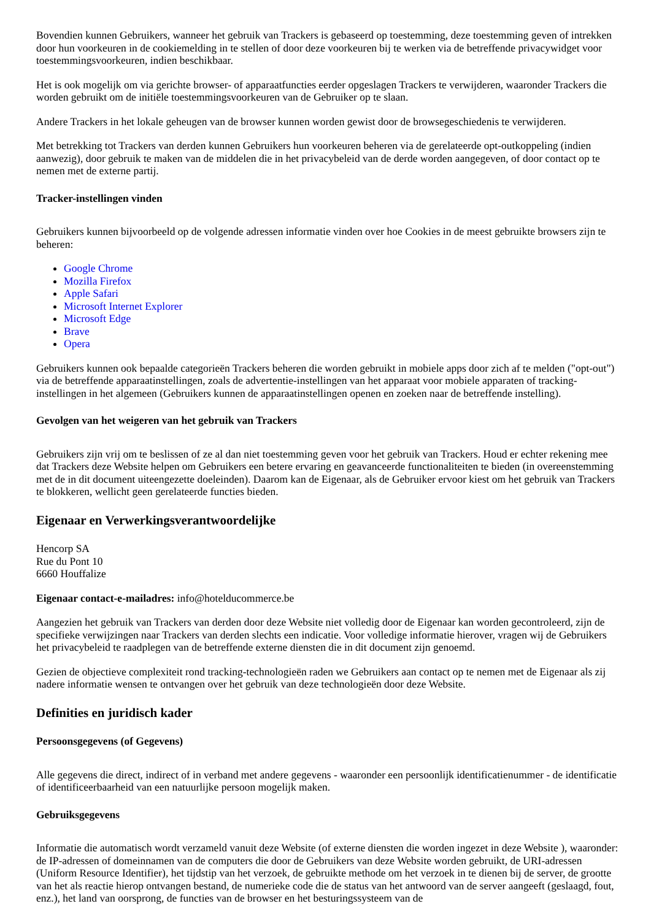Bovendien kunnen Gebruikers, wanneer het gebruik van Trackers is gebaseerd op toestemming, deze toestemming geven of intrekken door hun voorkeuren in de cookiemelding in te stellen of door deze voorkeuren bij te werken via de betreffende privacywidget voor toestemmingsvoorkeuren, indien beschikbaar.
Het is ook mogelijk om via gerichte browser- of apparaatfuncties eerder opgeslagen Trackers te verwijderen, waaronder Trackers die worden gebruikt om de initiële toestemmingsvoorkeuren van de Gebruiker op te slaan.
Andere Trackers in het lokale geheugen van de browser kunnen worden gewist door de browsegeschiedenis te verwijderen.
Met betrekking tot Trackers van derden kunnen Gebruikers hun voorkeuren beheren via de gerelateerde opt-outkoppeling (indien aanwezig), door gebruik te maken van de middelen die in het privacybeleid van de derde worden aangegeven, of door contact op te nemen met de externe partij.
Tracker-instellingen vinden
Gebruikers kunnen bijvoorbeeld op de volgende adressen informatie vinden over hoe Cookies in de meest gebruikte browsers zijn te beheren:
Google Chrome
Mozilla Firefox
Apple Safari
Microsoft Internet Explorer
Microsoft Edge
Brave
Opera
Gebruikers kunnen ook bepaalde categorieën Trackers beheren die worden gebruikt in mobiele apps door zich af te melden ("opt-out") via de betreffende apparaatinstellingen, zoals de advertentie-instellingen van het apparaat voor mobiele apparaten of tracking-instellingen in het algemeen (Gebruikers kunnen de apparaatinstellingen openen en zoeken naar de betreffende instelling).
Gevolgen van het weigeren van het gebruik van Trackers
Gebruikers zijn vrij om te beslissen of ze al dan niet toestemming geven voor het gebruik van Trackers. Houd er echter rekening mee dat Trackers deze Website helpen om Gebruikers een betere ervaring en geavanceerde functionaliteiten te bieden (in overeenstemming met de in dit document uiteengezette doeleinden). Daarom kan de Eigenaar, als de Gebruiker ervoor kiest om het gebruik van Trackers te blokkeren, wellicht geen gerelateerde functies bieden.
Eigenaar en Verwerkingsverantwoordelijke
Hencorp SA
Rue du Pont 10
6660 Houffalize
Eigenaar contact-e-mailadres: info@hotelducommerce.be
Aangezien het gebruik van Trackers van derden door deze Website niet volledig door de Eigenaar kan worden gecontroleerd, zijn de specifieke verwijzingen naar Trackers van derden slechts een indicatie. Voor volledige informatie hierover, vragen wij de Gebruikers het privacybeleid te raadplegen van de betreffende externe diensten die in dit document zijn genoemd.
Gezien de objectieve complexiteit rond tracking-technologieën raden we Gebruikers aan contact op te nemen met de Eigenaar als zij nadere informatie wensen te ontvangen over het gebruik van deze technologieën door deze Website.
Definities en juridisch kader
Persoonsgegevens (of Gegevens)
Alle gegevens die direct, indirect of in verband met andere gegevens - waaronder een persoonlijk identificatienummer - de identificatie of identificeerbaarheid van een natuurlijke persoon mogelijk maken.
Gebruiksgegevens
Informatie die automatisch wordt verzameld vanuit deze Website (of externe diensten die worden ingezet in deze Website ), waaronder: de IP-adressen of domeinnamen van de computers die door de Gebruikers van deze Website worden gebruikt, de URI-adressen (Uniform Resource Identifier), het tijdstip van het verzoek, de gebruikte methode om het verzoek in te dienen bij de server, de grootte van het als reactie hierop ontvangen bestand, de numerieke code die de status van het antwoord van de server aangeeft (geslaagd, fout, enz.), het land van oorsprong, de functies van de browser en het besturingssysteem van de